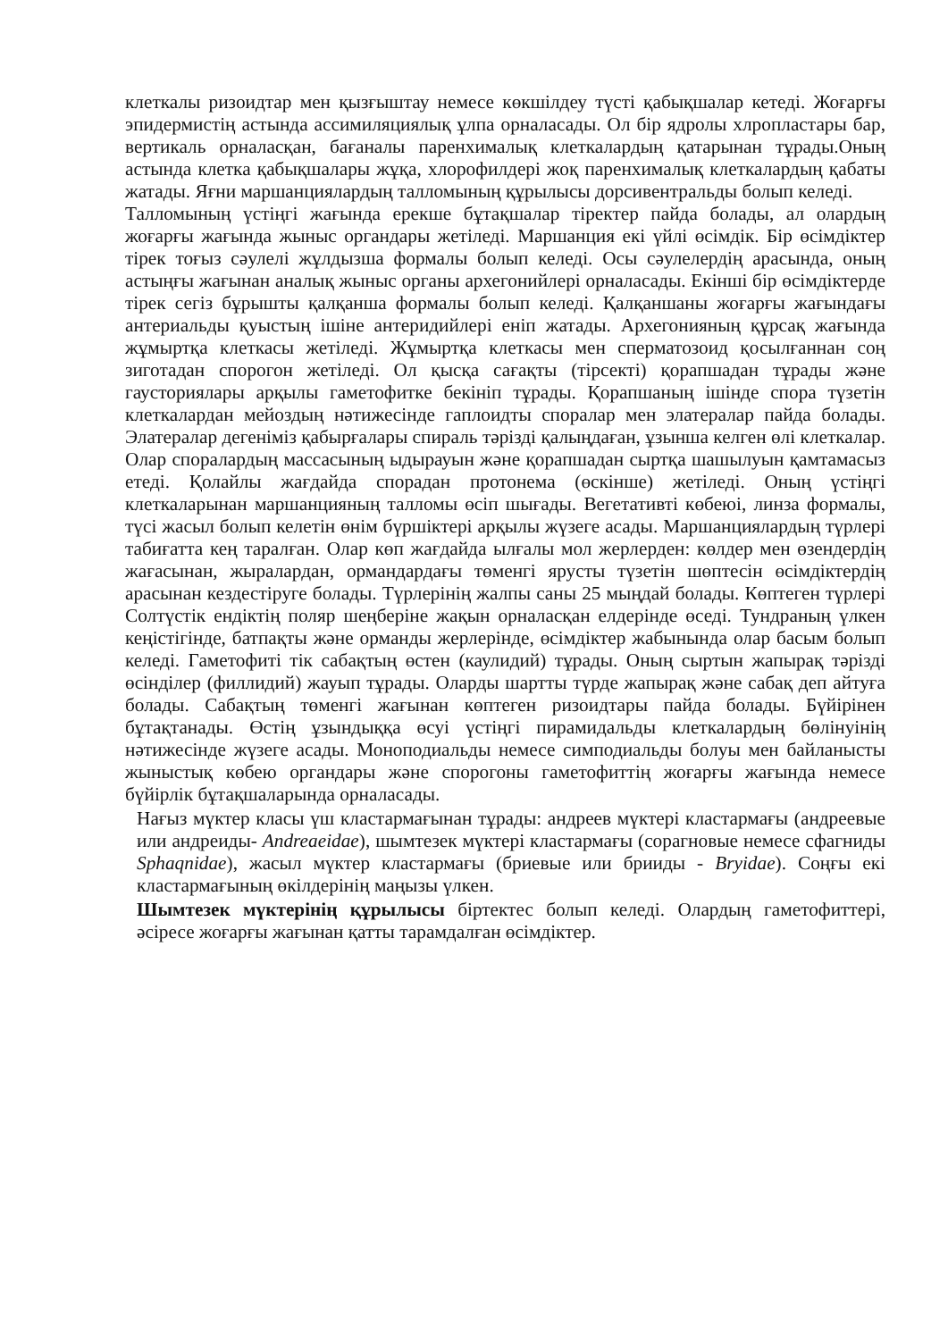клеткалы ризоидтар мен қызғыштау немесе көкшілдеу түсті қабықшалар кетеді. Жоғарғы эпидермистің астында ассимиляциялық ұлпа орналасады. Ол бір ядролы хлропластары бар, вертикаль орналасқан, бағаналы паренхималық клеткалардың қатарынан тұрады.Оның астында клетка қабықшалары жұқа, хлорофилдері жоқ паренхималық клеткалардың қабаты жатады. Яғни маршанциялардың талломының құрылысы дорсивентральды болып келеді.
Талломының үстіңгі жағында ерекше бұтақшалар тіректер пайда болады, ал олардың жоғарғы жағында жыныс органдары жетіледі. Маршанция екі үйлі өсімдік. Бір өсімдіктер тірек тоғыз сәулелі жұлдызша формалы болып келеді. Осы сәулелердің арасында, оның астыңғы жағынан аналық жыныс органы архегонийлері орналасады. Екінші бір өсімдіктерде тірек сегіз бұрышты қалқанша формалы болып келеді. Қалқаншаны жоғарғы жағындағы антериальды қуыстың ішіне антеридийлері еніп жатады. Архегонияның құрсақ жағында жұмыртқа клеткасы жетіледі. Жұмыртқа клеткасы мен сперматозоид қосылғаннан соң зиготадан спорогон жетіледі. Ол қысқа сағақты (тірсекті) қорапшадан тұрады және гаусториялары арқылы гаметофитке бекініп тұрады. Қорапшаның ішінде спора түзетін клеткалардан мейоздың нәтижесінде гаплоидты споралар мен элатералар пайда болады. Элатералар дегеніміз қабырғалары спираль тәрізді қалыңдаған, ұзынша келген өлі клеткалар. Олар споралардың массасының ыдырауын және қорапшадан сыртқа шашылуын қамтамасыз етеді. Қолайлы жағдайда спорадан протонема (өскінше) жетіледі. Оның үстіңгі клеткаларынан маршанцияның талломы өсіп шығады. Вегетативті көбеюі, линза формалы, түсі жасыл болып келетін өнім бүршіктері арқылы жүзеге асады. Маршанциялардың түрлері табиғатта кең таралған. Олар көп жағдайда ылғалы мол жерлерден: көлдер мен өзендердің жағасынан, жыралардан, ормандардағы төменгі ярусты түзетін шөптесін өсімдіктердің арасынан кездестіруге болады. Түрлерінің жалпы саны 25 мыңдай болады. Көптеген түрлері Солтүстік ендіктің поляр шеңберіне жақын орналасқан елдерінде өседі. Тундраның үлкен кеңістігінде, батпақты және орманды жерлерінде, өсімдіктер жабынында олар басым болып келеді. Гаметофиті тік сабақтың өстен (каулидий) тұрады. Оның сыртын жапырақ тәрізді өсінділер (филлидий) жауып тұрады. Оларды шартты түрде жапырақ және сабақ деп айтуға болады. Сабақтың төменгі жағынан көптеген ризоидтары пайда болады. Бүйірінен бұтақтанады. Өстің ұзындыққа өсуі үстіңгі пирамидальды клеткалардың бөлінуінің нәтижесінде жүзеге асады. Моноподиальды немесе симподиальды болуы мен байланысты жыныстық көбею органдары және спорогоны гаметофиттің жоғарғы жағында немесе бүйірлік бұтақшаларында орналасады.
Нағыз мүктер класы үш кластармағынан тұрады: андреев мүктері кластармағы (андреевые или андреиды- Andreaeidae), шымтезек мүктері кластармағы (сорагновые немесе сфагниды Sphaqnidae), жасыл мүктер кластармағы (бриевые или брииды - Bryidae). Соңғы екі кластармағының өкілдерінің маңызы үлкен.
Шымтезек мүктерінің құрылысы біртектес болып келеді. Олардың гаметофиттері, әсіресе жоғарғы жағынан қатты тарамдалған өсімдіктер.